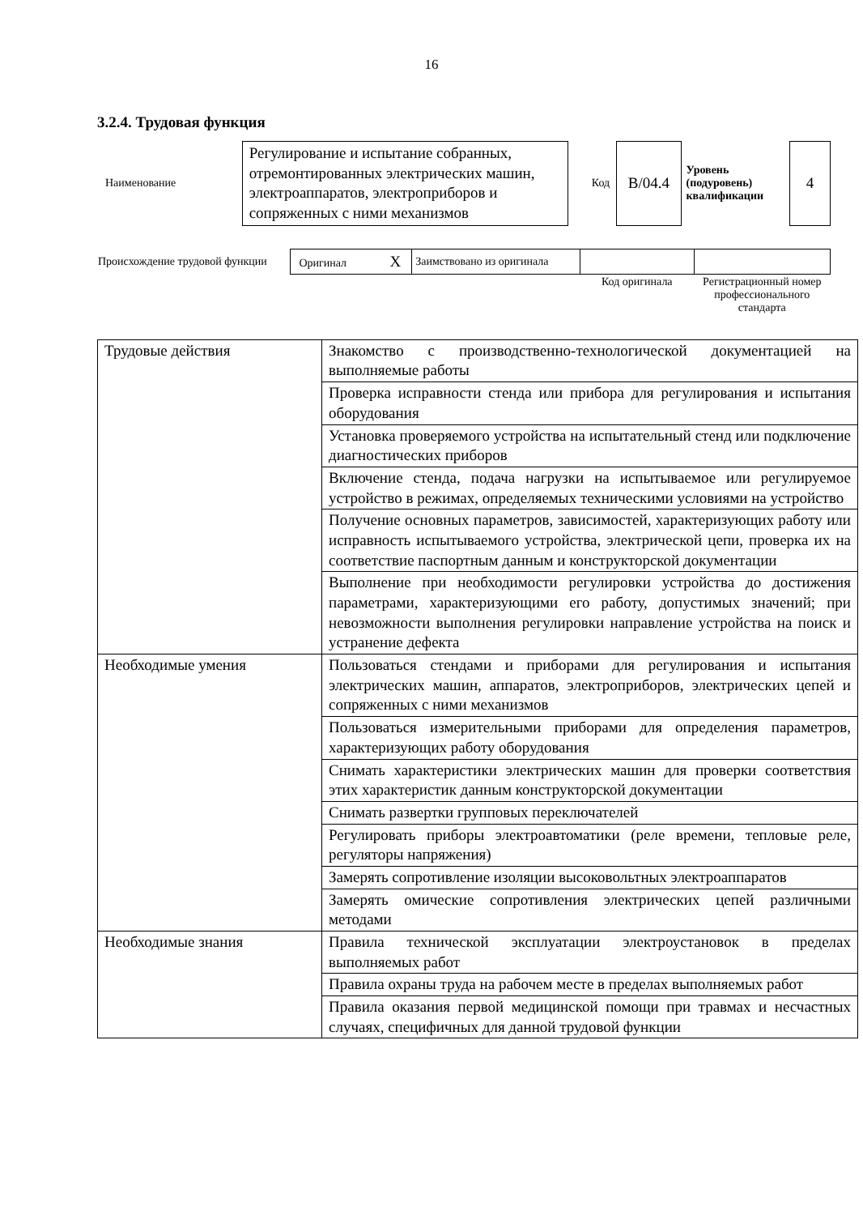16
3.2.4. Трудовая функция
| Наименование | Регулирование и испытание собранных, отремонтированных электрических машин, электроаппаратов, электроприборов и сопряженных с ними механизмов | Код | В/04.4 | Уровень (подуровень) квалификации | 4 |
| Происхождение трудовой функции | Оригинал X | Заимствовано из оригинала | | |
| | | | Код оригинала | Регистрационный номер профессионального стандарта |
| Трудовые действия | Знакомство с производственно-технологической документацией на выполняемые работы |
| | Проверка исправности стенда или прибора для регулирования и испытания оборудования |
| | Установка проверяемого устройства на испытательный стенд или подключение диагностических приборов |
| | Включение стенда, подача нагрузки на испытываемое или регулируемое устройство в режимах, определяемых техническими условиями на устройство |
| | Получение основных параметров, зависимостей, характеризующих работу или исправность испытываемого устройства, электрической цепи, проверка их на соответствие паспортным данным и конструкторской документации |
| | Выполнение при необходимости регулировки устройства до достижения параметрами, характеризующими его работу, допустимых значений; при невозможности выполнения регулировки направление устройства на поиск и устранение дефекта |
| Необходимые умения | Пользоваться стендами и приборами для регулирования и испытания электрических машин, аппаратов, электроприборов, электрических цепей и сопряженных с ними механизмов |
| | Пользоваться измерительными приборами для определения параметров, характеризующих работу оборудования |
| | Снимать характеристики электрических машин для проверки соответствия этих характеристик данным конструкторской документации |
| | Снимать развертки групповых переключателей |
| | Регулировать приборы электроавтоматики (реле времени, тепловые реле, регуляторы напряжения) |
| | Замерять сопротивление изоляции высоковольтных электроаппаратов |
| | Замерять омические сопротивления электрических цепей различными методами |
| Необходимые знания | Правила технической эксплуатации электроустановок в пределах выполняемых работ |
| | Правила охраны труда на рабочем месте в пределах выполняемых работ |
| | Правила оказания первой медицинской помощи при травмах и несчастных случаях, специфичных для данной трудовой функции |